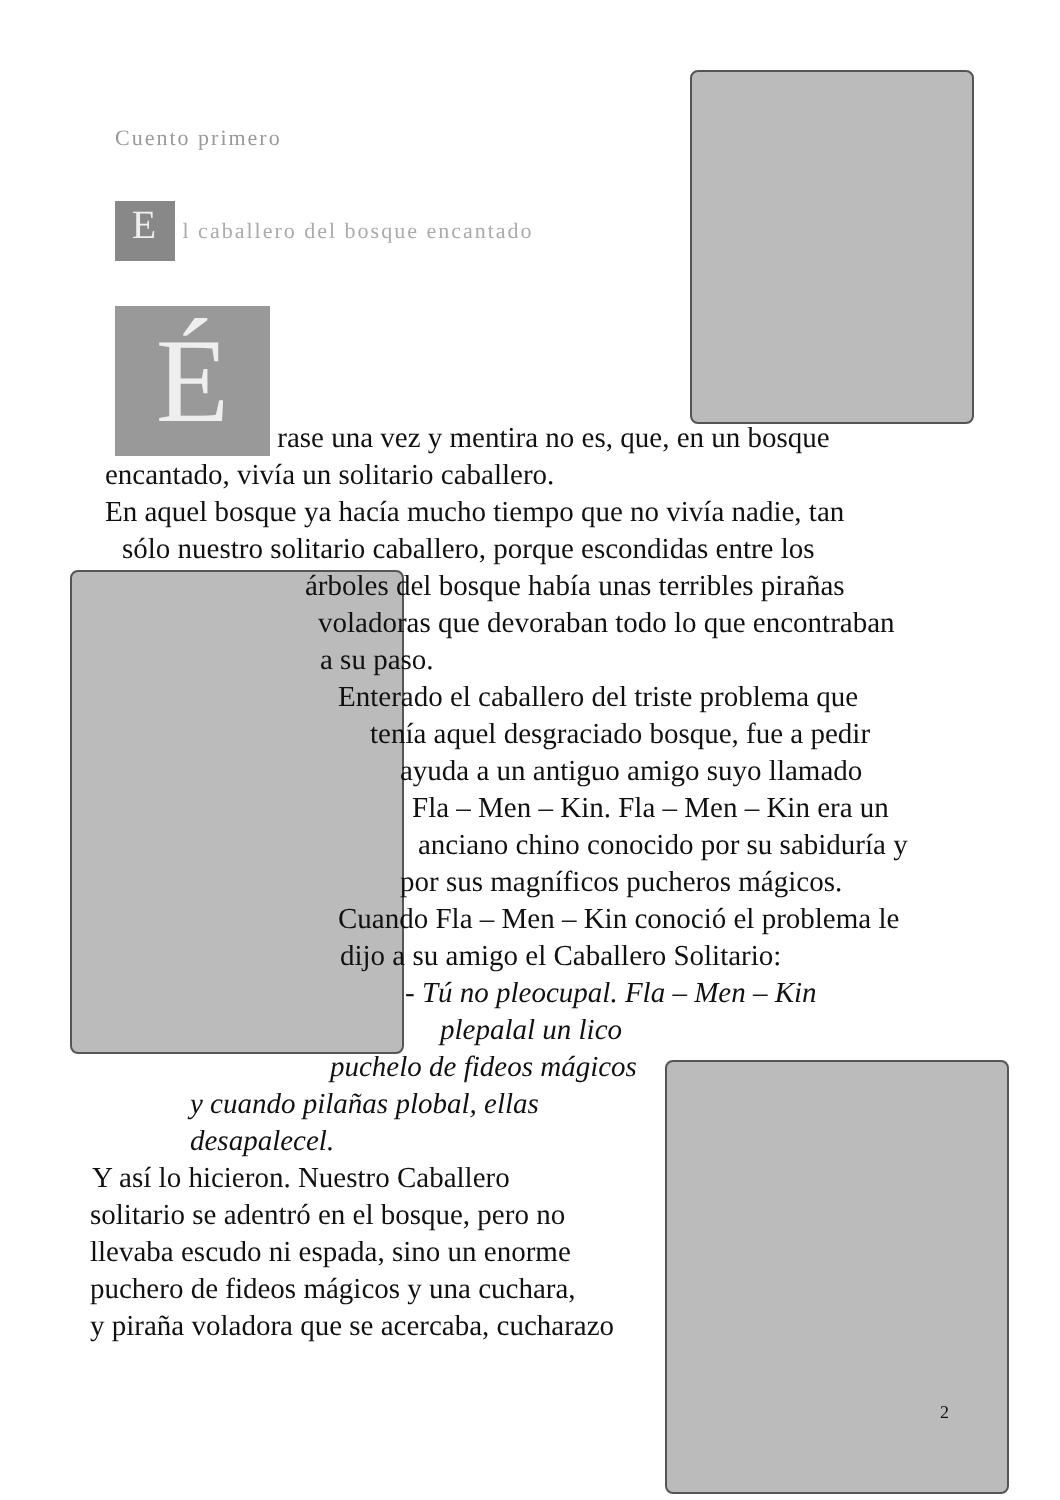Cuento primero
E l caballero del bosque encantado
É rase una vez y mentira no es, que, en un bosque
encantado, vivía un solitario caballero.
En aquel bosque ya hacía mucho tiempo que no vivía nadie, tan
sólo nuestro solitario caballero, porque escondidas entre los
árboles del bosque había unas terribles pirañas
voladoras que devoraban todo lo que encontraban
a su paso.
Enterado el caballero del triste problema que
tenía aquel desgraciado bosque, fue a pedir
ayuda a un antiguo amigo suyo llamado
Fla – Men – Kin. Fla – Men – Kin era un
anciano chino conocido por su sabiduría y
por sus magníficos pucheros mágicos.
Cuando Fla – Men – Kin conoció el problema le
dijo a su amigo el Caballero Solitario:
- Tú no pleocupal. Fla – Men – Kin
plepalal un lico
puchelo de fideos mágicos
y cuando pilañas plobal, ellas
desapalecel.
Y así lo hicieron. Nuestro Caballero
solitario se adentró en el bosque, pero no
llevaba escudo ni espada, sino un enorme
puchero de fideos mágicos y una cuchara,
y piraña voladora que se acercaba, cucharazo
2